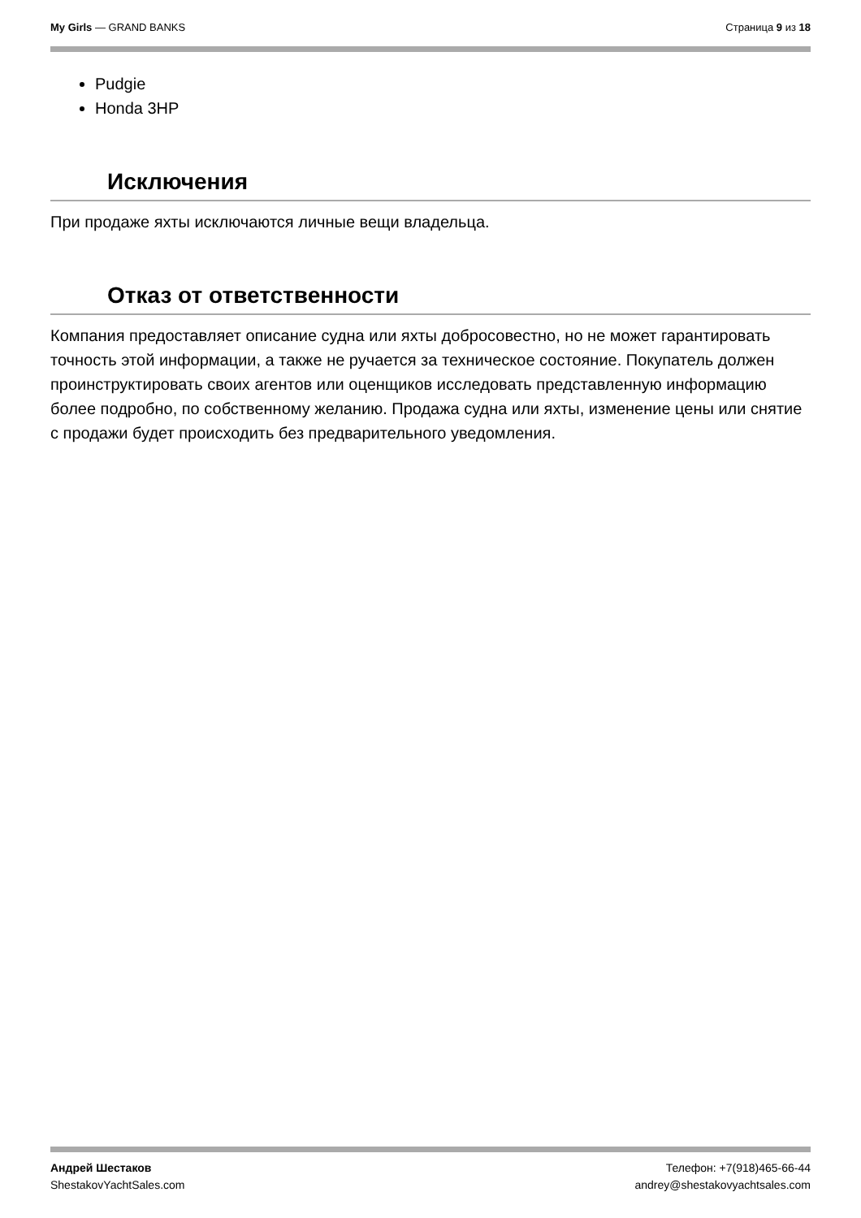My Girls — GRAND BANKS Страница 9 из 18
Pudgie
Honda 3HP
Исключения
При продаже яхты исключаются личные вещи владельца.
Отказ от ответственности
Компания предоставляет описание судна или яхты добросовестно, но не может гарантировать точность этой информации, а также не ручается за техническое состояние. Покупатель должен проинструктировать своих агентов или оценщиков исследовать представленную информацию более подробно, по собственному желанию. Продажа судна или яхты, изменение цены или снятие с продажи будет происходить без предварительного уведомления.
Андрей Шестаков
ShestakovYachtSales.com
Телефон: +7(918)465-66-44
andrey@shestakovyachtsales.com